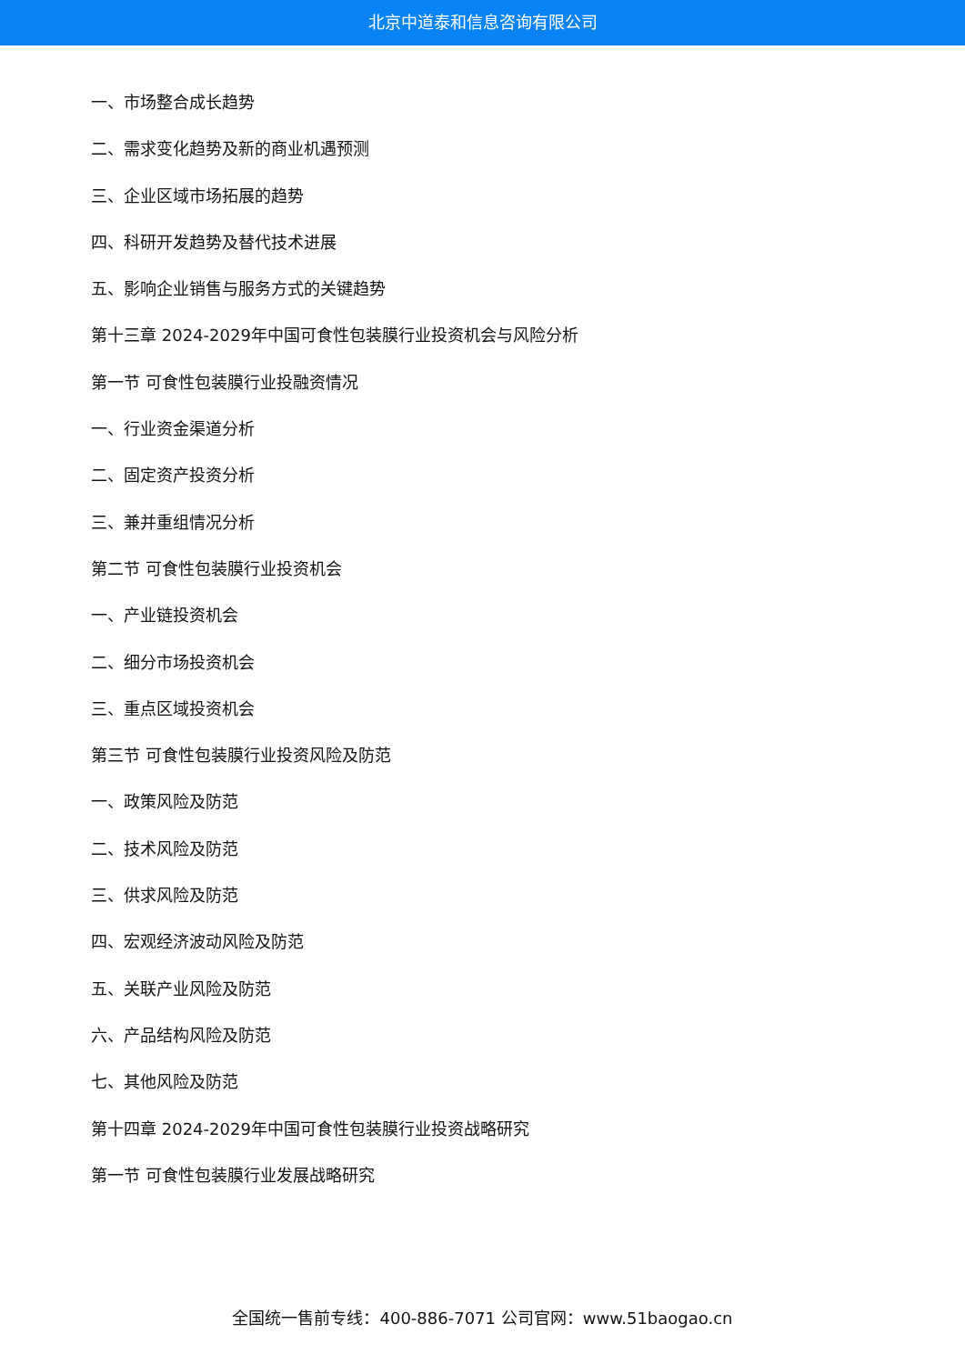北京中道泰和信息咨询有限公司
一、市场整合成长趋势
二、需求变化趋势及新的商业机遇预测
三、企业区域市场拓展的趋势
四、科研开发趋势及替代技术进展
五、影响企业销售与服务方式的关键趋势
第十三章 2024-2029年中国可食性包装膜行业投资机会与风险分析
第一节 可食性包装膜行业投融资情况
一、行业资金渠道分析
二、固定资产投资分析
三、兼并重组情况分析
第二节 可食性包装膜行业投资机会
一、产业链投资机会
二、细分市场投资机会
三、重点区域投资机会
第三节 可食性包装膜行业投资风险及防范
一、政策风险及防范
二、技术风险及防范
三、供求风险及防范
四、宏观经济波动风险及防范
五、关联产业风险及防范
六、产品结构风险及防范
七、其他风险及防范
第十四章 2024-2029年中国可食性包装膜行业投资战略研究
第一节 可食性包装膜行业发展战略研究
全国统一售前专线：400-886-7071 公司官网：www.51baogao.cn